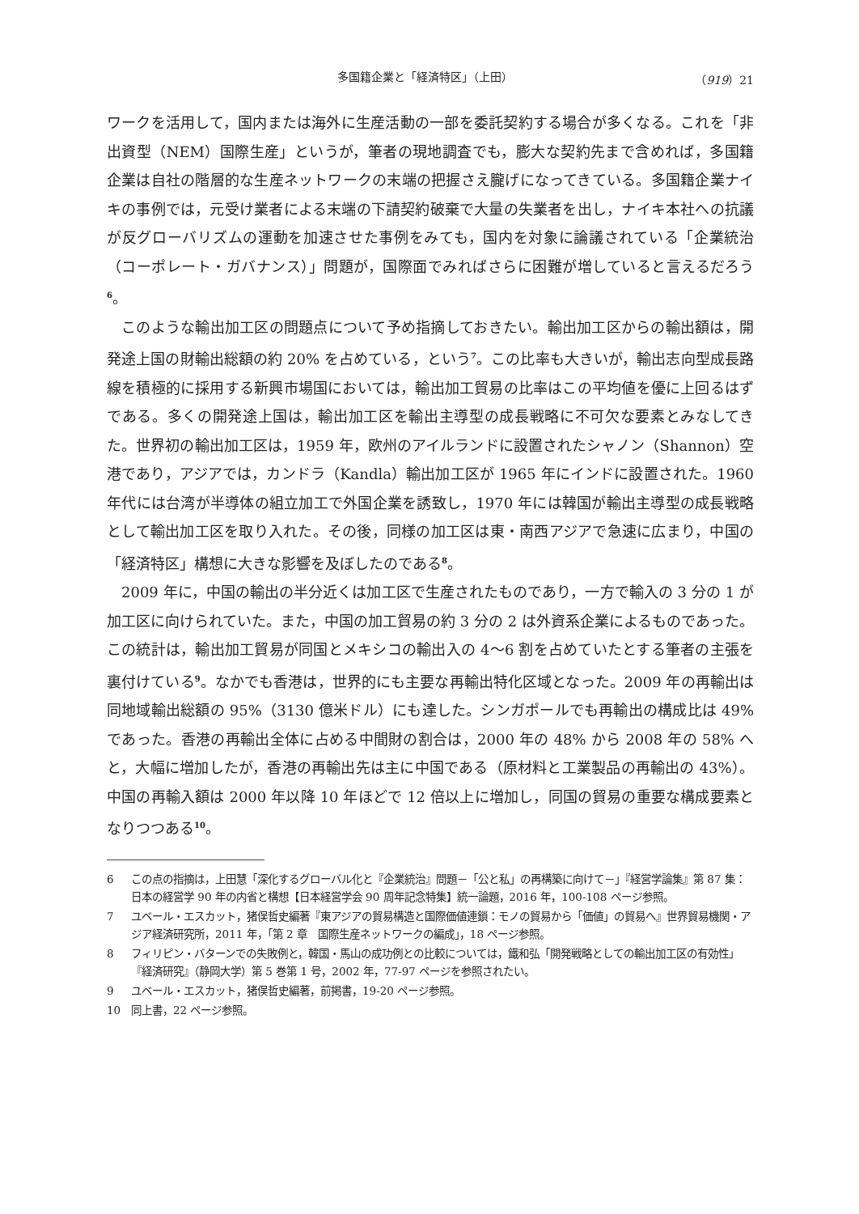多国籍企業と「経済特区」（上田） （919）21
ワークを活用して，国内または海外に生産活動の一部を委託契約する場合が多くなる。これを「非出資型（NEM）国際生産」というが，筆者の現地調査でも，膨大な契約先まで含めれば，多国籍企業は自社の階層的な生産ネットワークの末端の把握さえ朧げになってきている。多国籍企業ナイキの事例では，元受け業者による末端の下請契約破棄で大量の失業者を出し，ナイキ本社への抗議が反グローバリズムの運動を加速させた事例をみても，国内を対象に論議されている「企業統治（コーポレート・ガバナンス）」問題が，国際面でみればさらに困難が増していると言えるだろう<sup>6</sup>。
このような輸出加工区の問題点について予め指摘しておきたい。輸出加工区からの輸出額は，開発途上国の財輸出総額の約 20% を占めている，という<sup>7</sup>。この比率も大きいが，輸出志向型成長路線を積極的に採用する新興市場国においては，輸出加工貿易の比率はこの平均値を優に上回るはずである。多くの開発途上国は，輸出加工区を輸出主導型の成長戦略に不可欠な要素とみなしてきた。世界初の輸出加工区は，1959 年，欧州のアイルランドに設置されたシャノン（Shannon）空港であり，アジアでは，カンドラ（Kandla）輸出加工区が 1965 年にインドに設置された。1960 年代には台湾が半導体の組立加工で外国企業を誘致し，1970 年には韓国が輸出主導型の成長戦略として輸出加工区を取り入れた。その後，同様の加工区は東・南西アジアで急速に広まり，中国の「経済特区」構想に大きな影響を及ぼしたのである<sup>8</sup>。
2009 年に，中国の輸出の半分近くは加工区で生産されたものであり，一方で輸入の 3 分の 1 が加工区に向けられていた。また，中国の加工貿易の約 3 分の 2 は外資系企業によるものであった。この統計は，輸出加工貿易が同国とメキシコの輸出入の 4〜6 割を占めていたとする筆者の主張を裏付けている<sup>9</sup>。なかでも香港は，世界的にも主要な再輸出特化区域となった。2009 年の再輸出は同地域輸出総額の 95%（3130 億米ドル）にも達した。シンガポールでも再輸出の構成比は 49% であった。香港の再輸出全体に占める中間財の割合は，2000 年の 48% から 2008 年の 58% へと，大幅に増加したが，香港の再輸出先は主に中国である（原材料と工業製品の再輸出の 43%）。中国の再輸入額は 2000 年以降 10 年ほどで 12 倍以上に増加し，同国の貿易の重要な構成要素となりつつある<sup>10</sup>。
6 この点の指摘は，上田慧「深化するグローバル化と『企業統治』問題－「公と私」の再構築に向けて－」『経営学論集』第 87 集：日本の経営学 90 年の内省と構想【日本経営学会 90 周年記念特集】統一論題，2016 年，100-108 ページ参照。
7 ユベール・エスカット，猪俣哲史編著『東アジアの貿易構造と国際価値連鎖：モノの貿易から「価値」の貿易へ』世界貿易機関・アジア経済研究所，2011 年，「第 2 章　国際生産ネットワークの編成」，18 ページ参照。
8 フィリピン・バターンでの失敗例と，韓国・馬山の成功例との比較については，鐵和弘「開発戦略としての輸出加工区の有効性」『経済研究』（静岡大学）第 5 巻第 1 号，2002 年，77-97 ページを参照されたい。
9 ユベール・エスカット，猪俣哲史編著，前掲書，19-20 ページ参照。
10 同上書，22 ページ参照。